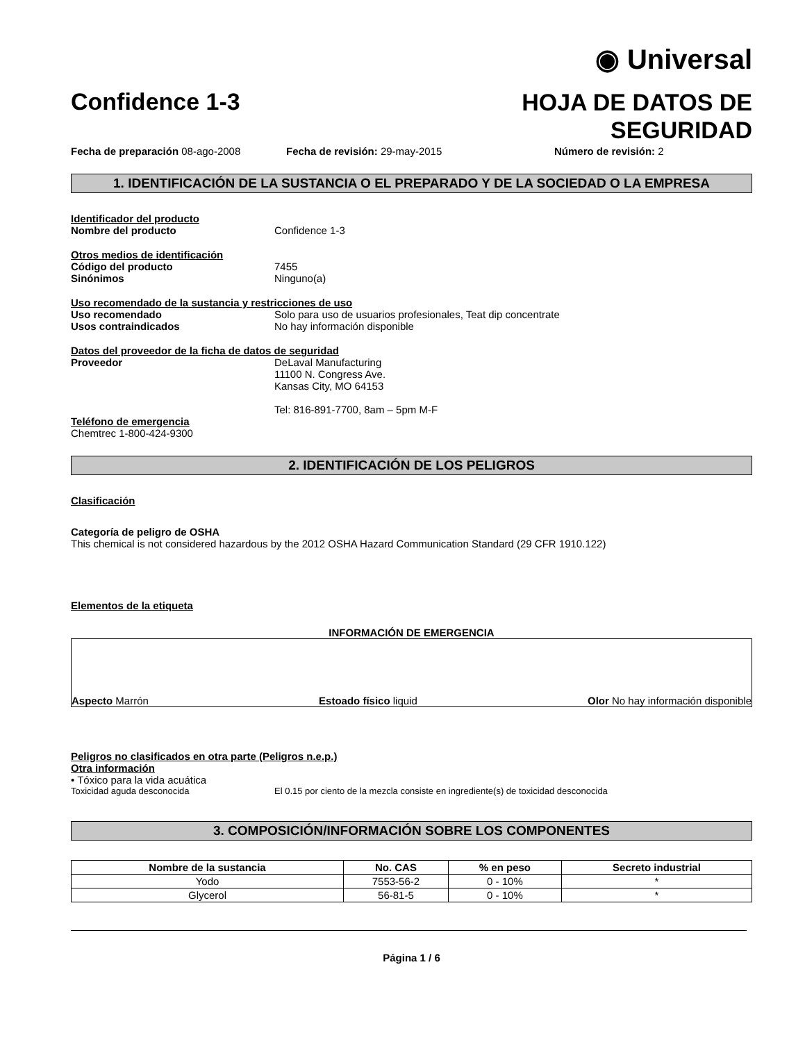◉ Universal
Confidence 1-3
HOJA DE DATOS DE
SEGURIDAD
Fecha de preparación 08-ago-2008 Fecha de revisión: 29-may-2015 Número de revisión: 2
1. IDENTIFICACIÓN DE LA SUSTANCIA O EL PREPARADO Y DE LA SOCIEDAD O LA EMPRESA
Identificador del producto
Nombre del producto Confidence 1-3
Otros medios de identificación
Código del producto 7455
Sinónimos Ninguno(a)
Uso recomendado de la sustancia y restricciones de uso
Uso recomendado Solo para uso de usuarios profesionales, Teat dip concentrate
Usos contraindicados No hay información disponible
Datos del proveedor de la ficha de datos de seguridad
Proveedor DeLaval Manufacturing
11100 N. Congress Ave.
Kansas City, MO 64153
Tel: 816-891-7700, 8am – 5pm M-F
Teléfono de emergencia
Chemtrec 1-800-424-9300
2. IDENTIFICACIÓN DE LOS PELIGROS
Clasificación
Categoría de peligro de OSHA
This chemical is not considered hazardous by the 2012 OSHA Hazard Communication Standard (29 CFR 1910.122)
Elementos de la etiqueta
INFORMACIÓN DE EMERGENCIA
Aspecto Marrón Estoado físico liquid Olor No hay información disponible
Peligros no clasificados en otra parte (Peligros n.e.p.)
Otra información
• Tóxico para la vida acuática
Toxicidad aguda desconocida El 0.15 por ciento de la mezcla consiste en ingrediente(s) de toxicidad desconocida
3. COMPOSICIÓN/INFORMACIÓN SOBRE LOS COMPONENTES
| Nombre de la sustancia | No. CAS | % en peso | Secreto industrial |
| --- | --- | --- | --- |
| Yodo | 7553-56-2 | 0 - 10% | * |
| Glycerol | 56-81-5 | 0 - 10% | * |
Página 1 / 6